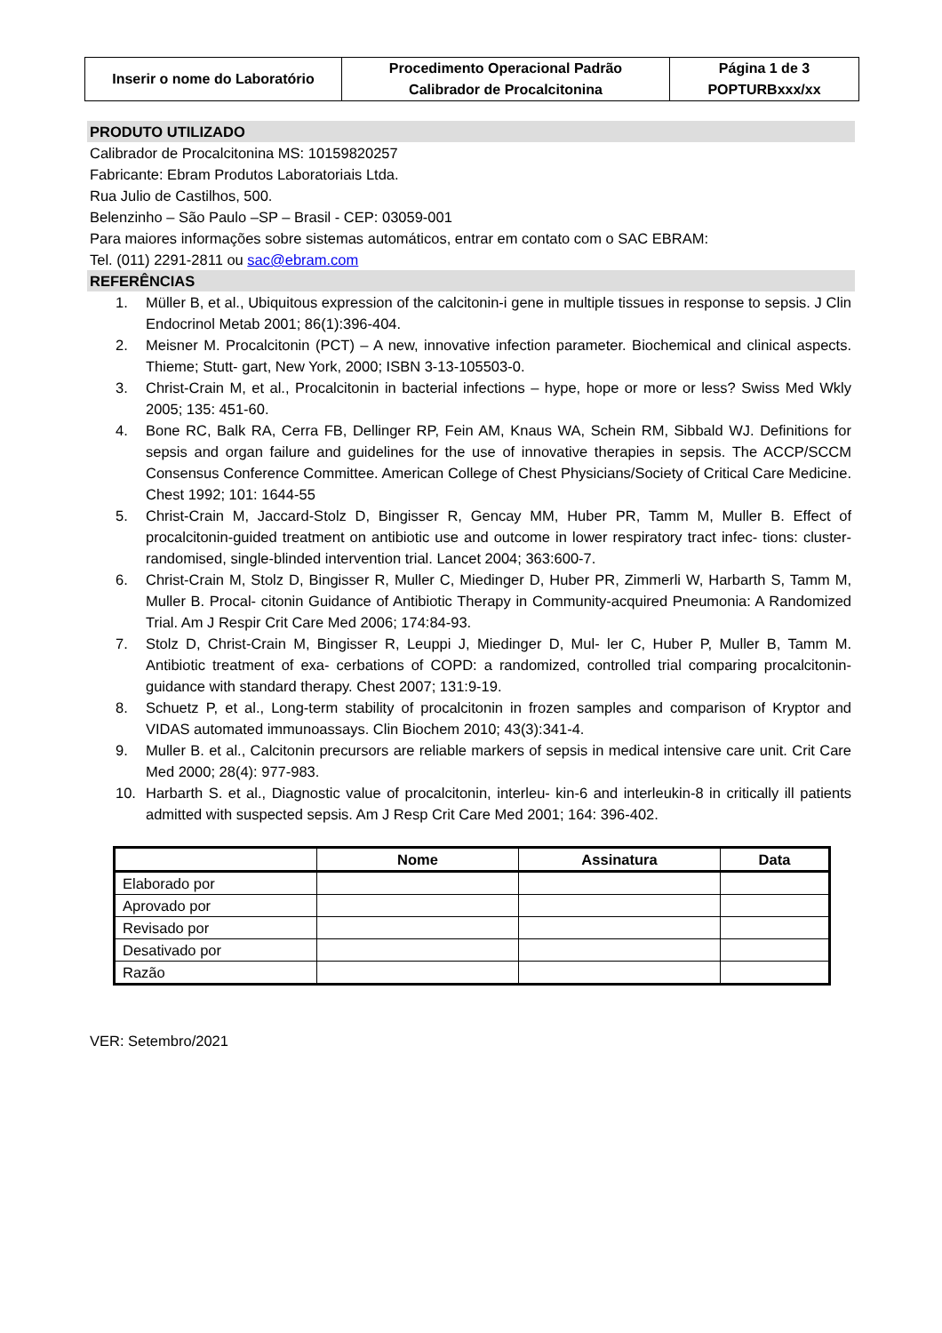| Inserir o nome do Laboratório | Procedimento Operacional Padrão Calibrador de Procalcitonina | Página 1 de 3 POPTURBxxx/xx |
PRODUTO UTILIZADO
Calibrador de Procalcitonina MS: 10159820257
Fabricante: Ebram Produtos Laboratoriais Ltda.
Rua Julio de Castilhos, 500.
Belenzinho – São Paulo –SP – Brasil - CEP: 03059-001
Para maiores informações sobre sistemas automáticos, entrar em contato com o SAC EBRAM:
Tel. (011) 2291-2811 ou sac@ebram.com
REFERÊNCIAS
1. Müller B, et al., Ubiquitous expression of the calcitonin-i gene in multiple tissues in response to sepsis. J Clin Endocrinol Metab 2001; 86(1):396-404.
2. Meisner M. Procalcitonin (PCT) – A new, innovative infection parameter. Biochemical and clinical aspects. Thieme; Stutt- gart, New York, 2000; ISBN 3-13-105503-0.
3. Christ-Crain M, et al., Procalcitonin in bacterial infections – hype, hope or more or less? Swiss Med Wkly 2005; 135: 451-60.
4. Bone RC, Balk RA, Cerra FB, Dellinger RP, Fein AM, Knaus WA, Schein RM, Sibbald WJ. Definitions for sepsis and organ failure and guidelines for the use of innovative therapies in sepsis. The ACCP/SCCM Consensus Conference Committee. American College of Chest Physicians/Society of Critical Care Medicine. Chest 1992; 101: 1644-55
5. Christ-Crain M, Jaccard-Stolz D, Bingisser R, Gencay MM, Huber PR, Tamm M, Muller B. Effect of procalcitonin-guided treatment on antibiotic use and outcome in lower respiratory tract infec- tions: cluster-randomised, single-blinded intervention trial. Lancet 2004; 363:600-7.
6. Christ-Crain M, Stolz D, Bingisser R, Muller C, Miedinger D, Huber PR, Zimmerli W, Harbarth S, Tamm M, Muller B. Procal- citonin Guidance of Antibiotic Therapy in Community-acquired Pneumonia: A Randomized Trial. Am J Respir Crit Care Med 2006; 174:84-93.
7. Stolz D, Christ-Crain M, Bingisser R, Leuppi J, Miedinger D, Mul- ler C, Huber P, Muller B, Tamm M. Antibiotic treatment of exa- cerbations of COPD: a randomized, controlled trial comparing procalcitonin-guidance with standard therapy. Chest 2007; 131:9-19.
8. Schuetz P, et al., Long-term stability of procalcitonin in frozen samples and comparison of Kryptor and VIDAS automated immunoassays. Clin Biochem 2010; 43(3):341-4.
9. Muller B. et al., Calcitonin precursors are reliable markers of sepsis in medical intensive care unit. Crit Care Med 2000; 28(4): 977-983.
10. Harbarth S. et al., Diagnostic value of procalcitonin, interleu- kin-6 and interleukin-8 in critically ill patients admitted with suspected sepsis. Am J Resp Crit Care Med 2001; 164: 396-402.
| | Nome | Assinatura | Data |
| Elaborado por | | | |
| Aprovado por | | | |
| Revisado por | | | |
| Desativado por | | | |
| Razão | | | |
VER: Setembro/2021